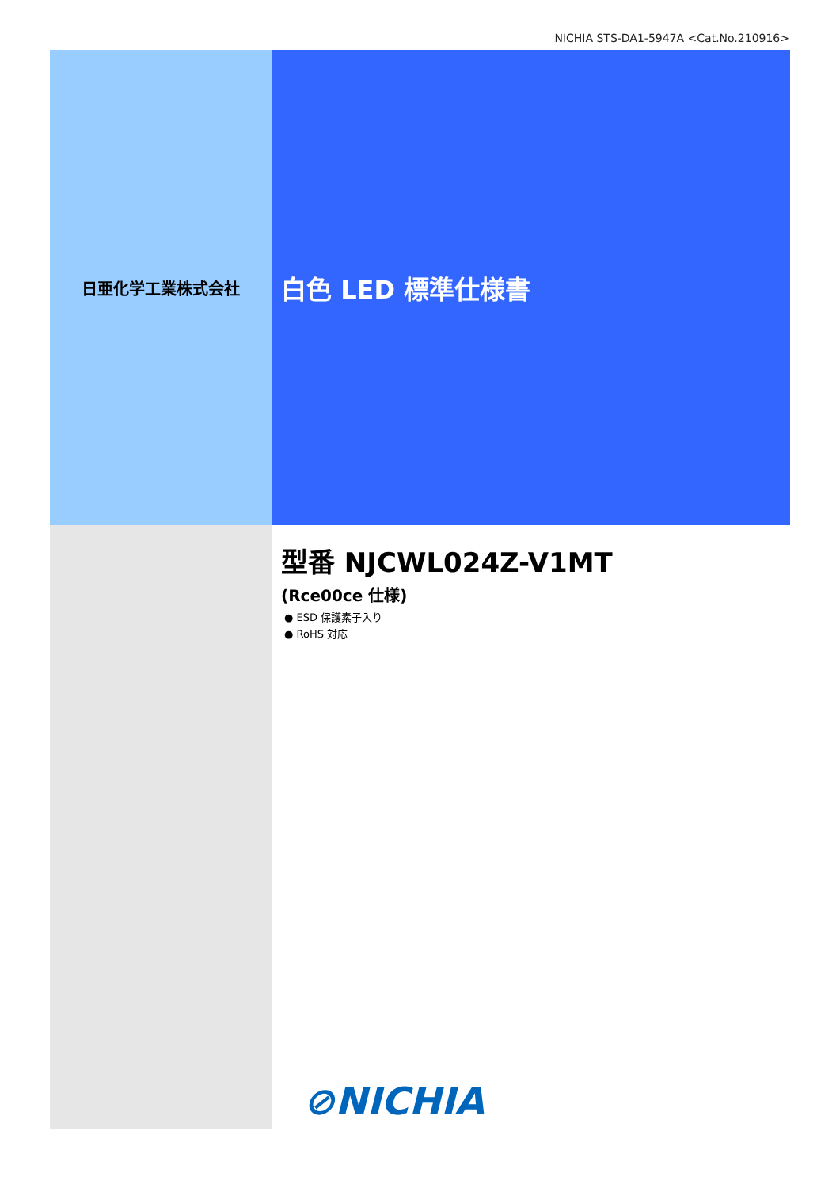NICHIA STS-DA1-5947A <Cat.No.210916>
日亜化学工業株式会社
白色 LED 標準仕様書
型番 NJCWL024Z-V1MT
(Rce00ce 仕様)
● ESD 保護素子入り
● RoHS 対応
⊘NICHIA